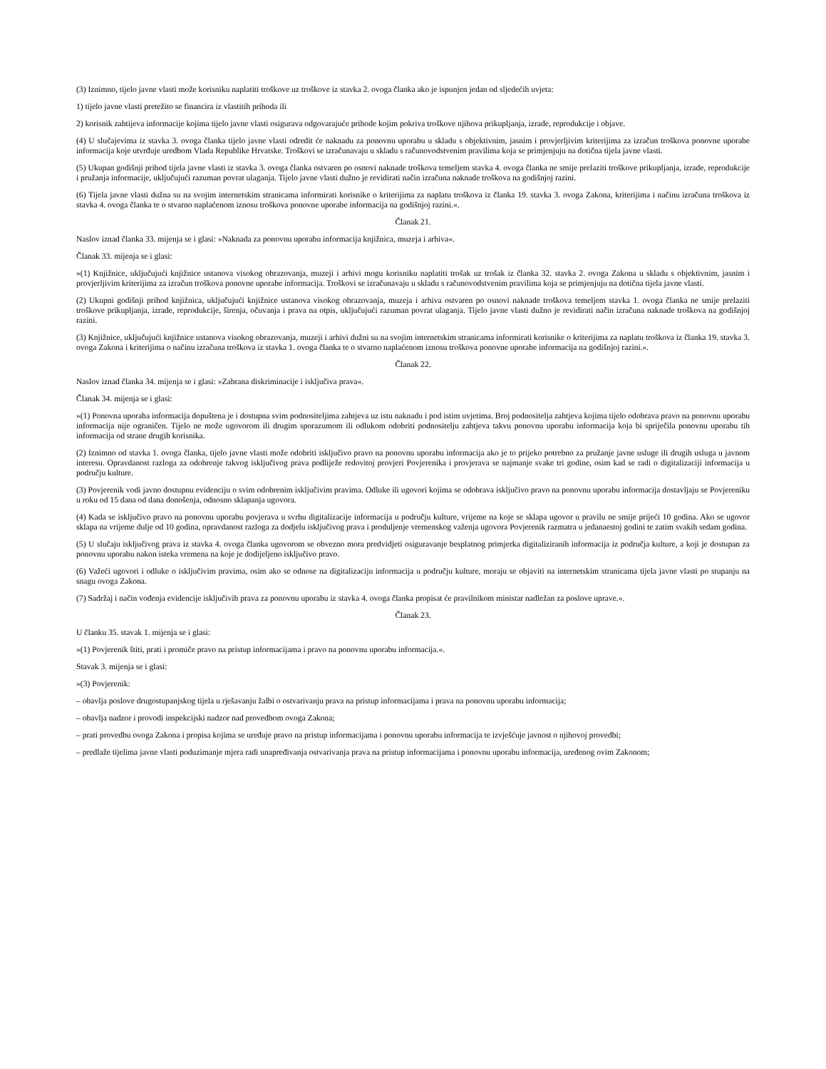(3) Iznimno, tijelo javne vlasti može korisniku naplatiti troškove uz troškove iz stavka 2. ovoga članka ako je ispunjen jedan od sljedećih uvjeta:
1) tijelo javne vlasti pretežito se financira iz vlastitih prihoda ili
2) korisnik zahtijeva informacije kojima tijelo javne vlasti osigurava odgovarajuće prihode kojim pokriva troškove njihova prikupljanja, izrade, reprodukcije i objave.
(4) U slučajevima iz stavka 3. ovoga članka tijelo javne vlasti odredit će naknadu za ponovnu uporabu u skladu s objektivnim, jasnim i provjerljivim kriterijima za izračun troškova ponovne uporabe informacija koje utvrđuje uredbom Vlada Republike Hrvatske. Troškovi se izračunavaju u skladu s računovodstvenim pravilima koja se primjenjuju na dotična tijela javne vlasti.
(5) Ukupan godišnji prihod tijela javne vlasti iz stavka 3. ovoga članka ostvaren po osnovi naknade troškova temeljem stavka 4. ovoga članka ne smije prelaziti troškove prikupljanja, izrade, reprodukcije i pružanja informacije, uključujući razuman povrat ulaganja. Tijelo javne vlasti dužno je revidirati način izračuna naknade troškova na godišnjoj razini.
(6) Tijela javne vlasti dužna su na svojim internetskim stranicama informirati korisnike o kriterijima za naplatu troškova iz članka 19. stavka 3. ovoga Zakona, kriterijima i načinu izračuna troškova iz stavka 4. ovoga članka te o stvarno naplaćenom iznosu troškova ponovne uporabe informacija na godišnjoj razini.«.
Članak 21.
Naslov iznad članka 33. mijenja se i glasi: »Naknada za ponovnu uporabu informacija knjižnica, muzeja i arhiva«.
Članak 33. mijenja se i glasi:
»(1) Knjižnice, uključujući knjižnice ustanova visokog obrazovanja, muzeji i arhivi mogu korisniku naplatiti trošak uz trošak iz članka 32. stavka 2. ovoga Zakona u skladu s objektivnim, jasnim i provjerljivim kriterijima za izračun troškova ponovne uporabe informacija. Troškovi se izračunavaju u skladu s računovodstvenim pravilima koja se primjenjuju na dotična tijela javne vlasti.
(2) Ukupni godišnji prihod knjižnica, uključujući knjižnice ustanova visokog obrazovanja, muzeja i arhiva ostvaren po osnovi naknade troškova temeljem stavka 1. ovoga članka ne smije prelaziti troškove prikupljanja, izrade, reprodukcije, širenja, očuvanja i prava na otpis, uključujući razuman povrat ulaganja. Tijelo javne vlasti dužno je revidirati način izračuna naknade troškova na godišnjoj razini.
(3) Knjižnice, uključujući knjižnice ustanova visokog obrazovanja, muzeji i arhivi dužni su na svojim internetskim stranicama informirati korisnike o kriterijima za naplatu troškova iz članka 19. stavka 3. ovoga Zakona i kriterijima o načinu izračuna troškova iz stavka 1. ovoga članka te o stvarno naplaćenom iznosu troškova ponovne uporabe informacija na godišnjoj razini.«.
Članak 22.
Naslov iznad članka 34. mijenja se i glasi: »Zabrana diskriminacije i isključiva prava«.
Članak 34. mijenja se i glasi:
»(1) Ponovna uporaba informacija dopuštena je i dostupna svim podnositeljima zahtjeva uz istu naknadu i pod istim uvjetima. Broj podnositelja zahtjeva kojima tijelo odobrava pravo na ponovnu uporabu informacija nije ograničen. Tijelo ne može ugovorom ili drugim sporazumom ili odlukom odobriti podnositelju zahtjeva takvu ponovnu uporabu informacija koja bi spriječila ponovnu uporabu tih informacija od strane drugih korisnika.
(2) Iznimno od stavka 1. ovoga članka, tijelo javne vlasti može odobriti isključivo pravo na ponovnu uporabu informacija ako je to prijeko potrebno za pružanje javne usluge ili drugih usluga u javnom interesu. Opravdanost razloga za odobrenje takvog isključivog prava podliježe redovitoj provjeri Povjerenika i provjerava se najmanje svake tri godine, osim kad se radi o digitalizaciji informacija u području kulture.
(3) Povjerenik vodi javno dostupnu evidenciju o svim odobrenim isključivim pravima. Odluke ili ugovori kojima se odobrava isključivo pravo na ponovnu uporabu informacija dostavljaju se Povjereniku u roku od 15 dana od dana donošenja, odnosno sklapanja ugovora.
(4) Kada se isključivo pravo na ponovnu uporabu povjerava u svrhu digitalizacije informacija u području kulture, vrijeme na koje se sklapa ugovor u pravilu ne smije prijeći 10 godina. Ako se ugovor sklapa na vrijeme dulje od 10 godina, opravdanost razloga za dodjelu isključivog prava i produljenje vremenskog važenja ugovora Povjerenik razmatra u jedanaestoj godini te zatim svakih sedam godina.
(5) U slučaju isključivog prava iz stavka 4. ovoga članka ugovorom se obvezno mora predvidjeti osiguravanje besplatnog primjerka digitaliziranih informacija iz područja kulture, a koji je dostupan za ponovnu uporabu nakon isteka vremena na koje je dodijeljeno isključivo pravo.
(6) Važeći ugovori i odluke o isključivim pravima, osim ako se odnose na digitalizaciju informacija u području kulture, moraju se objaviti na internetskim stranicama tijela javne vlasti po stupanju na snagu ovoga Zakona.
(7) Sadržaj i način vođenja evidencije isključivih prava za ponovnu uporabu iz stavka 4. ovoga članka propisat će pravilnikom ministar nadležan za poslove uprave.«.
Članak 23.
U članku 35. stavak 1. mijenja se i glasi:
»(1) Povjerenik štiti, prati i promiče pravo na pristup informacijama i pravo na ponovnu uporabu informacija.«.
Stavak 3. mijenja se i glasi:
»(3) Povjerenik:
– obavlja poslove drugostupanjskog tijela u rješavanju žalbi o ostvarivanju prava na pristup informacijama i prava na ponovnu uporabu informacija;
– obavlja nadzor i provodi inspekcijski nadzor nad provedbom ovoga Zakona;
– prati provedbu ovoga Zakona i propisa kojima se uređuje pravo na pristup informacijama i ponovnu uporabu informacija te izvješćuje javnost o njihovoj provedbi;
– predlaže tijelima javne vlasti poduzimanje mjera radi unapređivanja ostvarivanja prava na pristup informacijama i ponovnu uporabu informacija, uređenog ovim Zakonom;